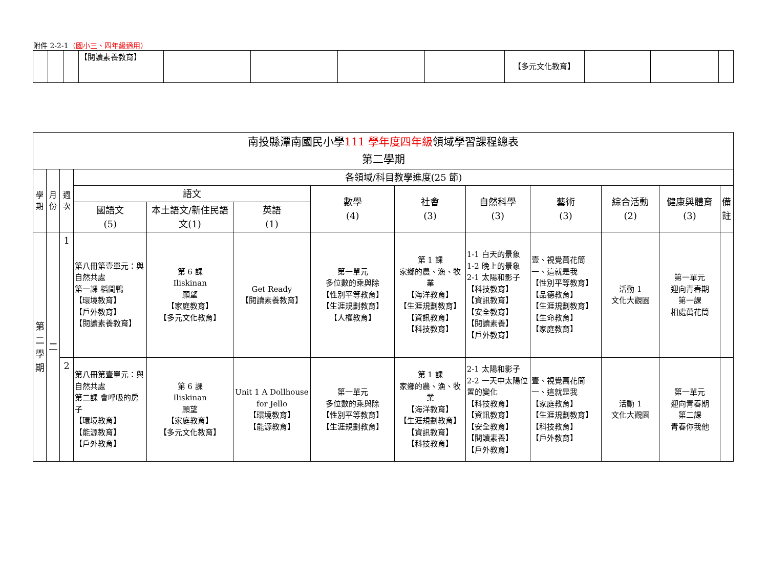附件 2-2-1（國小三、四年級適用）
| | | | 【閱讀素養教育】 | | | | | 【多元文化教育】 | | | |
| 南投縣潭南國民小學 111 學年度四年級 領域學習課程總表 第二學期 | | | | | | | | | | | | |
| 學期 | 月份 | 週次 | 各領域/科目教學進度(25 節) | | | | | | | | | |
| | | | 語文 | | | 數學 (4) | 社會 (3) | 自然科學 (3) | 藝術 (3) | 綜合活動 (2) | 健康與體育 (3) | 備註 |
| | | | 國語文 (5) | 本土語文/新住民語文(1) | 英語 (1) | | | | | | | |
| 第二學期 | 二 | 1 | 第八冊第壹單元：與自然共處 第一課 稻間鴨 【環境教育】 【戶外教育】 【閱讀素養教育】 | 第 6 課 Iliskinan 願望 【家庭教育】 【多元文化教育】 | Get Ready 【閱讀素養教育】 | 第一單元 多位數的乘與除 【性別平等教育】 【生涯規劃教育】 【人權教育】 | 第 1 課 家鄉的農、漁、牧業 【海洋教育】 【生涯規劃教育】 【資訊教育】 【科技教育】 | 1-1 白天的景象 1-2 晚上的景象 2-1 太陽和影子 【科技教育】 【資訊教育】 【安全教育】 【閱讀素養】 【戶外教育】 | 壹、視覺萬花筒 一、這就是我 【性別平等教育】 【品德教育】 【生涯規劃教育】 【生命教育】 【家庭教育】 | 活動 1 文化大觀園 | 第一單元 迎向青春期 第一課 相處萬花筒 | |
| | | 2 | 第八冊第壹單元：與自然共處 第二課 會呼吸的房子 【環境教育】 【能源教育】 【戶外教育】 | 第 6 課 Iliskinan 願望 【家庭教育】 【多元文化教育】 | Unit 1 A Dollhouse for Jello 【環境教育】 【能源教育】 | 第一單元 多位數的乘與除 【性別平等教育】 【生涯規劃教育】 | 第 1 課 家鄉的農、漁、牧業 【海洋教育】 【生涯規劃教育】 【資訊教育】 【科技教育】 | 2-1 太陽和影子 2-2 一天中太陽位置的變化 【科技教育】 【資訊教育】 【安全教育】 【閱讀素養】 【戶外教育】 | 壹、視覺萬花筒 一、這就是我 【家庭教育】 【生涯規劃教育】 【科技教育】 【戶外教育】 | 活動 1 文化大觀園 | 第一單元 迎向青春期 第二課 青春你我他 | |